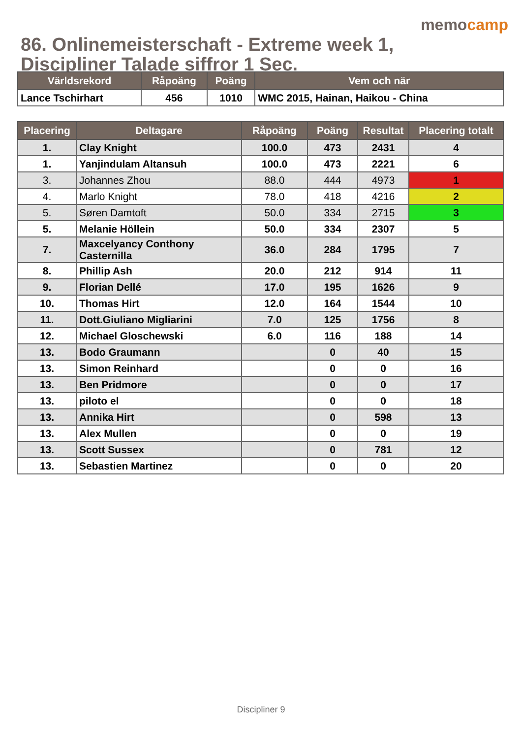memocamp
86. Onlinemeisterschaft - Extreme week 1, Discipliner Talade siffror 1 Sec.
| Världsrekord | Råpoäng | Poäng | Vem och när |
| --- | --- | --- | --- |
| Lance Tschirhart | 456 | 1010 | WMC 2015, Hainan, Haikou - China |
| Placering | Deltagare | Råpoäng | Poäng | Resultat | Placering totalt |
| --- | --- | --- | --- | --- | --- |
| 1. | Clay Knight | 100.0 | 473 | 2431 | 4 |
| 1. | Yanjindulam Altansuh | 100.0 | 473 | 2221 | 6 |
| 3. | Johannes Zhou | 88.0 | 444 | 4973 | 1 |
| 4. | Marlo Knight | 78.0 | 418 | 4216 | 2 |
| 5. | Søren Damtoft | 50.0 | 334 | 2715 | 3 |
| 5. | Melanie Höllein | 50.0 | 334 | 2307 | 5 |
| 7. | Maxcelyancy Conthony Casternilla | 36.0 | 284 | 1795 | 7 |
| 8. | Phillip Ash | 20.0 | 212 | 914 | 11 |
| 9. | Florian Dellé | 17.0 | 195 | 1626 | 9 |
| 10. | Thomas Hirt | 12.0 | 164 | 1544 | 10 |
| 11. | Dott.Giuliano Migliarini | 7.0 | 125 | 1756 | 8 |
| 12. | Michael Gloschewski | 6.0 | 116 | 188 | 14 |
| 13. | Bodo Graumann | | 0 | 40 | 15 |
| 13. | Simon Reinhard | | 0 | 0 | 16 |
| 13. | Ben Pridmore | | 0 | 0 | 17 |
| 13. | piloto el | | 0 | 0 | 18 |
| 13. | Annika Hirt | | 0 | 598 | 13 |
| 13. | Alex Mullen | | 0 | 0 | 19 |
| 13. | Scott Sussex | | 0 | 781 | 12 |
| 13. | Sebastien Martinez | | 0 | 0 | 20 |
Discipliner 9